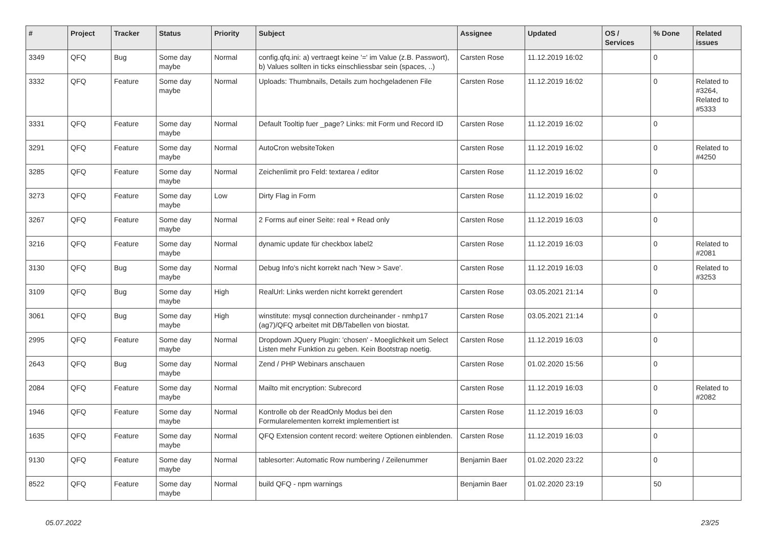| # | Project | Tracker | Status | Priority | Subject | Assignee | Updated | OS / Services | % Done | Related issues |
| --- | --- | --- | --- | --- | --- | --- | --- | --- | --- | --- |
| 3349 | QFQ | Bug | Some day maybe | Normal | config.qfq.ini: a) vertraegt keine '=' im Value (z.B. Passwort), b) Values sollten in ticks einschliessbar sein (spaces, ..) | Carsten Rose | 11.12.2019 16:02 | | 0 | |
| 3332 | QFQ | Feature | Some day maybe | Normal | Uploads: Thumbnails, Details zum hochgeladenen File | Carsten Rose | 11.12.2019 16:02 | | 0 | Related to #3264, Related to #5333 |
| 3331 | QFQ | Feature | Some day maybe | Normal | Default Tooltip fuer _page? Links: mit Form und Record ID | Carsten Rose | 11.12.2019 16:02 | | 0 | |
| 3291 | QFQ | Feature | Some day maybe | Normal | AutoCron websiteToken | Carsten Rose | 11.12.2019 16:02 | | 0 | Related to #4250 |
| 3285 | QFQ | Feature | Some day maybe | Normal | Zeichenlimit pro Feld: textarea / editor | Carsten Rose | 11.12.2019 16:02 | | 0 | |
| 3273 | QFQ | Feature | Some day maybe | Low | Dirty Flag in Form | Carsten Rose | 11.12.2019 16:02 | | 0 | |
| 3267 | QFQ | Feature | Some day maybe | Normal | 2 Forms auf einer Seite: real + Read only | Carsten Rose | 11.12.2019 16:03 | | 0 | |
| 3216 | QFQ | Feature | Some day maybe | Normal | dynamic update für checkbox label2 | Carsten Rose | 11.12.2019 16:03 | | 0 | Related to #2081 |
| 3130 | QFQ | Bug | Some day maybe | Normal | Debug Info's nicht korrekt nach 'New > Save'. | Carsten Rose | 11.12.2019 16:03 | | 0 | Related to #3253 |
| 3109 | QFQ | Bug | Some day maybe | High | RealUrl: Links werden nicht korrekt gerendert | Carsten Rose | 03.05.2021 21:14 | | 0 | |
| 3061 | QFQ | Bug | Some day maybe | High | winstitute: mysql connection durcheinander - nmhp17 (ag7)/QFQ arbeitet mit DB/Tabellen von biostat. | Carsten Rose | 03.05.2021 21:14 | | 0 | |
| 2995 | QFQ | Feature | Some day maybe | Normal | Dropdown JQuery Plugin: 'chosen' - Moeglichkeit um Select Listen mehr Funktion zu geben. Kein Bootstrap noetig. | Carsten Rose | 11.12.2019 16:03 | | 0 | |
| 2643 | QFQ | Bug | Some day maybe | Normal | Zend / PHP Webinars anschauen | Carsten Rose | 01.02.2020 15:56 | | 0 | |
| 2084 | QFQ | Feature | Some day maybe | Normal | Mailto mit encryption: Subrecord | Carsten Rose | 11.12.2019 16:03 | | 0 | Related to #2082 |
| 1946 | QFQ | Feature | Some day maybe | Normal | Kontrolle ob der ReadOnly Modus bei den Formularelementen korrekt implementiert ist | Carsten Rose | 11.12.2019 16:03 | | 0 | |
| 1635 | QFQ | Feature | Some day maybe | Normal | QFQ Extension content record: weitere Optionen einblenden. | Carsten Rose | 11.12.2019 16:03 | | 0 | |
| 9130 | QFQ | Feature | Some day maybe | Normal | tablesorter: Automatic Row numbering / Zeilenummer | Benjamin Baer | 01.02.2020 23:22 | | 0 | |
| 8522 | QFQ | Feature | Some day maybe | Normal | build QFQ - npm warnings | Benjamin Baer | 01.02.2020 23:19 | | 50 | |
05.07.2022 23/25